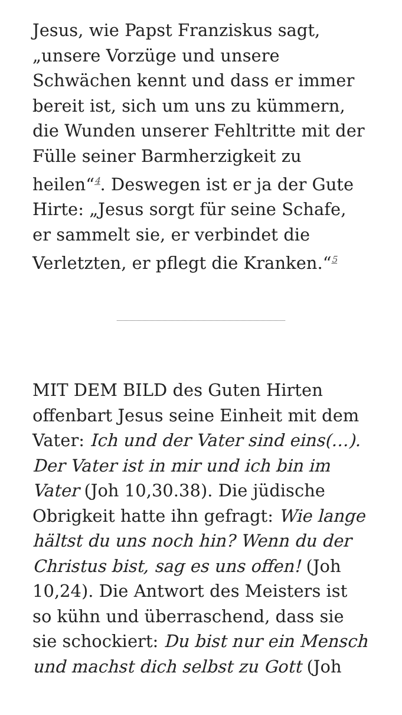Jesus, wie Papst Franziskus sagt, „unsere Vorzüge und unsere Schwächen kennt und dass er immer bereit ist, sich um uns zu kümmern, die Wunden unserer Fehltritte mit der Fülle seiner Barmherzigkeit zu heilen“<sup>4</sup>. Deswegen ist er ja der Gute Hirte: „Jesus sorgt für seine Schafe, er sammelt sie, er verbindet die Verletzten, er pflegt die Kranken.“<sup>5</sup>
MIT DEM BILD des Guten Hirten offenbart Jesus seine Einheit mit dem Vater: Ich und der Vater sind eins(…). Der Vater ist in mir und ich bin im Vater (Joh 10,30.38). Die jüdische Obrigkeit hatte ihn gefragt: Wie lange hältst du uns noch hin? Wenn du der Christus bist, sag es uns offen! (Joh 10,24). Die Antwort des Meisters ist so kühn und überraschend, dass sie sie schockiert: Du bist nur ein Mensch und machst dich selbst zu Gott (Joh